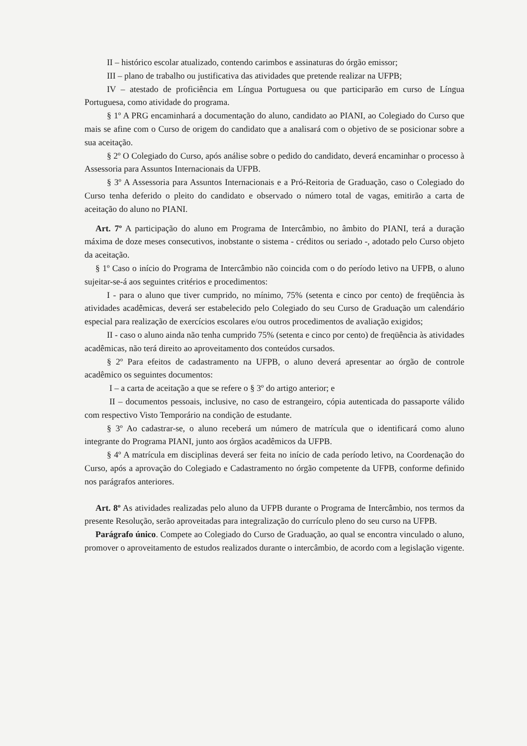II – histórico escolar atualizado, contendo carimbos e assinaturas do órgão emissor;
III – plano de trabalho ou justificativa das atividades que pretende realizar na UFPB;
IV – atestado de proficiência em Língua Portuguesa ou que participarão em curso de Língua Portuguesa, como atividade do programa.
§ 1º A PRG encaminhará a documentação do aluno, candidato ao PIANI, ao Colegiado do Curso que mais se afine com o Curso de origem do candidato que a analisará com o objetivo de se posicionar sobre a sua aceitação.
§ 2º O Colegiado do Curso, após análise sobre o pedido do candidato, deverá encaminhar o processo à Assessoria para Assuntos Internacionais da UFPB.
§ 3º A Assessoria para Assuntos Internacionais e a Pró-Reitoria de Graduação, caso o Colegiado do Curso tenha deferido o pleito do candidato e observado o número total de vagas, emitirão a carta de aceitação do aluno no PIANI.
Art. 7º A participação do aluno em Programa de Intercâmbio, no âmbito do PIANI, terá a duração máxima de doze meses consecutivos, inobstante o sistema - créditos ou seriado -, adotado pelo Curso objeto da aceitação.
§ 1º Caso o início do Programa de Intercâmbio não coincida com o do período letivo na UFPB, o aluno sujeitar-se-á aos seguintes critérios e procedimentos:
I - para o aluno que tiver cumprido, no mínimo, 75% (setenta e cinco por cento) de freqüência às atividades acadêmicas, deverá ser estabelecido pelo Colegiado do seu Curso de Graduação um calendário especial para realização de exercícios escolares e/ou outros procedimentos de avaliação exigidos;
II - caso o aluno ainda não tenha cumprido 75% (setenta e cinco por cento) de freqüência às atividades acadêmicas, não terá direito ao aproveitamento dos conteúdos cursados.
§ 2º Para efeitos de cadastramento na UFPB, o aluno deverá apresentar ao órgão de controle acadêmico os seguintes documentos:
I – a carta de aceitação a que se refere o § 3º do artigo anterior; e
II – documentos pessoais, inclusive, no caso de estrangeiro, cópia autenticada do passaporte válido com respectivo Visto Temporário na condição de estudante.
§ 3º Ao cadastrar-se, o aluno receberá um número de matrícula que o identificará como aluno integrante do Programa PIANI, junto aos órgãos acadêmicos da UFPB.
§ 4º A matrícula em disciplinas deverá ser feita no início de cada período letivo, na Coordenação do Curso, após a aprovação do Colegiado e Cadastramento no órgão competente da UFPB, conforme definido nos parágrafos anteriores.
Art. 8º As atividades realizadas pelo aluno da UFPB durante o Programa de Intercâmbio, nos termos da presente Resolução, serão aproveitadas para integralização do currículo pleno do seu curso na UFPB.
Parágrafo único. Compete ao Colegiado do Curso de Graduação, ao qual se encontra vinculado o aluno, promover o aproveitamento de estudos realizados durante o intercâmbio, de acordo com a legislação vigente.